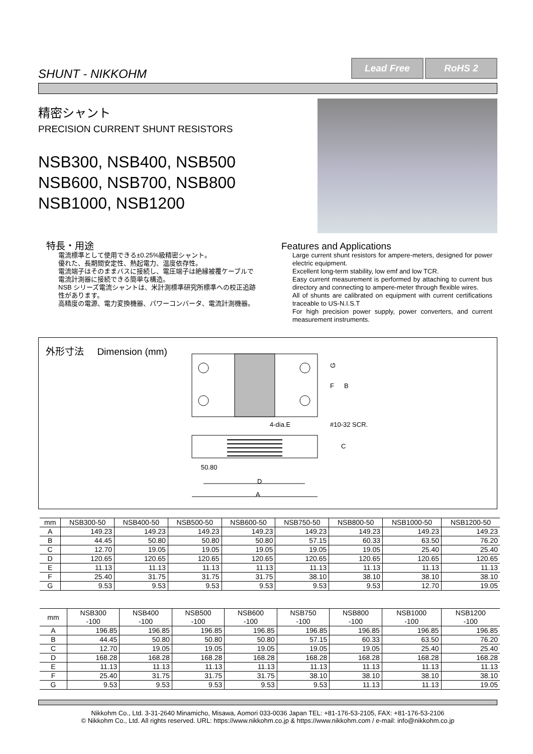SHUNT - NIKKOHM
Lead Free RoHS 2
精密シャント
PRECISION CURRENT SHUNT RESISTORS
NSB300, NSB400, NSB500
NSB600, NSB700, NSB800
NSB1000, NSB1200
特長・用途
電流標準として使用できる±0.25%級精密シャント。
優れた、長期間安定性、熱起電力、温度依存性。
電流端子はそのままバスに接続し、電圧端子は絶縁被覆ケーブルで電流計測器に接続できる簡単な構造。
NSB シリーズ電流シャントは、米計測標準研究所標準への校正追跡性があります。
高精度の電源、電力変換機器、パワーコンバータ、電流計測機器。
Features and Applications
Large current shunt resistors for ampere-meters, designed for power electric equipment.
Excellent long-term stability, low emf and low TCR.
Easy current measurement is performed by attaching to current bus directory and connecting to ampere-meter through flexible wires.
All of shunts are calibrated on equipment with current certifications traceable to US-N.I.S.T
For high precision power supply, power converters, and current measurement instruments.
外形寸法 Dimension (mm)
G
F
B
C
4-dia.E
#10-32 SCR.
50.80
D
A
| mm | NSB300-50 | NSB400-50 | NSB500-50 | NSB600-50 | NSB750-50 | NSB800-50 | NSB1000-50 | NSB1200-50 |
| --- | --- | --- | --- | --- | --- | --- | --- | --- |
| A | 149.23 | 149.23 | 149.23 | 149.23 | 149.23 | 149.23 | 149.23 | 149.23 |
| B | 44.45 | 50.80 | 50.80 | 50.80 | 57.15 | 60.33 | 63.50 | 76.20 |
| C | 12.70 | 19.05 | 19.05 | 19.05 | 19.05 | 19.05 | 25.40 | 25.40 |
| D | 120.65 | 120.65 | 120.65 | 120.65 | 120.65 | 120.65 | 120.65 | 120.65 |
| E | 11.13 | 11.13 | 11.13 | 11.13 | 11.13 | 11.13 | 11.13 | 11.13 |
| F | 25.40 | 31.75 | 31.75 | 31.75 | 38.10 | 38.10 | 38.10 | 38.10 |
| G | 9.53 | 9.53 | 9.53 | 9.53 | 9.53 | 9.53 | 12.70 | 19.05 |
| mm | NSB300 -100 | NSB400 -100 | NSB500 -100 | NSB600 -100 | NSB750 -100 | NSB800 -100 | NSB1000 -100 | NSB1200 -100 |
| --- | --- | --- | --- | --- | --- | --- | --- | --- |
| A | 196.85 | 196.85 | 196.85 | 196.85 | 196.85 | 196.85 | 196.85 | 196.85 |
| B | 44.45 | 50.80 | 50.80 | 50.80 | 57.15 | 60.33 | 63.50 | 76.20 |
| C | 12.70 | 19.05 | 19.05 | 19.05 | 19.05 | 19.05 | 25.40 | 25.40 |
| D | 168.28 | 168.28 | 168.28 | 168.28 | 168.28 | 168.28 | 168.28 | 168.28 |
| E | 11.13 | 11.13 | 11.13 | 11.13 | 11.13 | 11.13 | 11.13 | 11.13 |
| F | 25.40 | 31.75 | 31.75 | 31.75 | 38.10 | 38.10 | 38.10 | 38.10 |
| G | 9.53 | 9.53 | 9.53 | 9.53 | 9.53 | 11.13 | 11.13 | 19.05 |
Nikkohm Co., Ltd. 3-31-2640 Minamicho, Misawa, Aomori 033-0036 Japan TEL: +81-176-53-2105, FAX: +81-176-53-2106
© Nikkohm Co., Ltd. All rights reserved. URL: https://www.nikkohm.co.jp & https://www.nikkohm.com / e-mail: info@nikkohm.co.jp